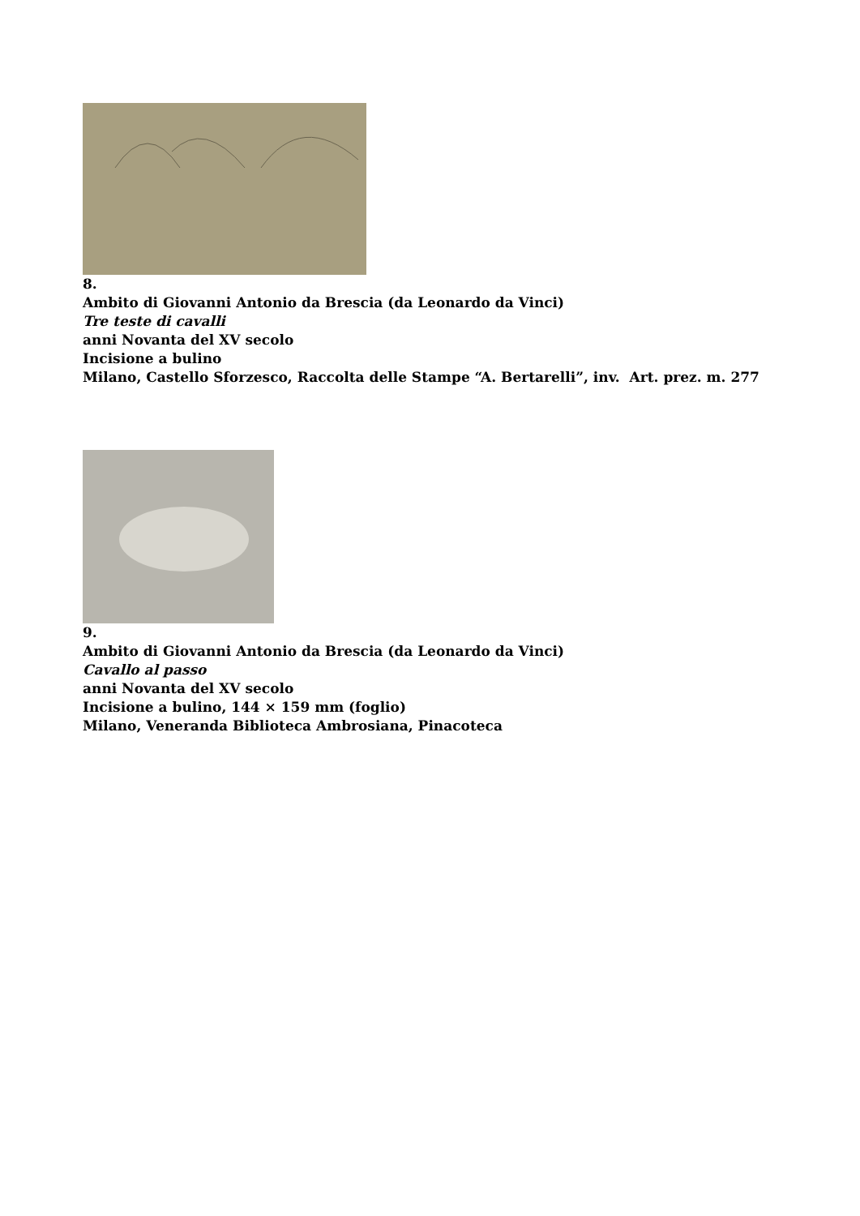8.
Ambito di Giovanni Antonio da Brescia (da Leonardo da Vinci)
Tre teste di cavalli
anni Novanta del XV secolo
Incisione a bulino
Milano, Castello Sforzesco, Raccolta delle Stampe “A. Bertarelli”, inv. Art. prez. m. 277
9.
Ambito di Giovanni Antonio da Brescia (da Leonardo da Vinci)
Cavallo al passo
anni Novanta del XV secolo
Incisione a bulino, 144 × 159 mm (foglio)
Milano, Veneranda Biblioteca Ambrosiana, Pinacoteca